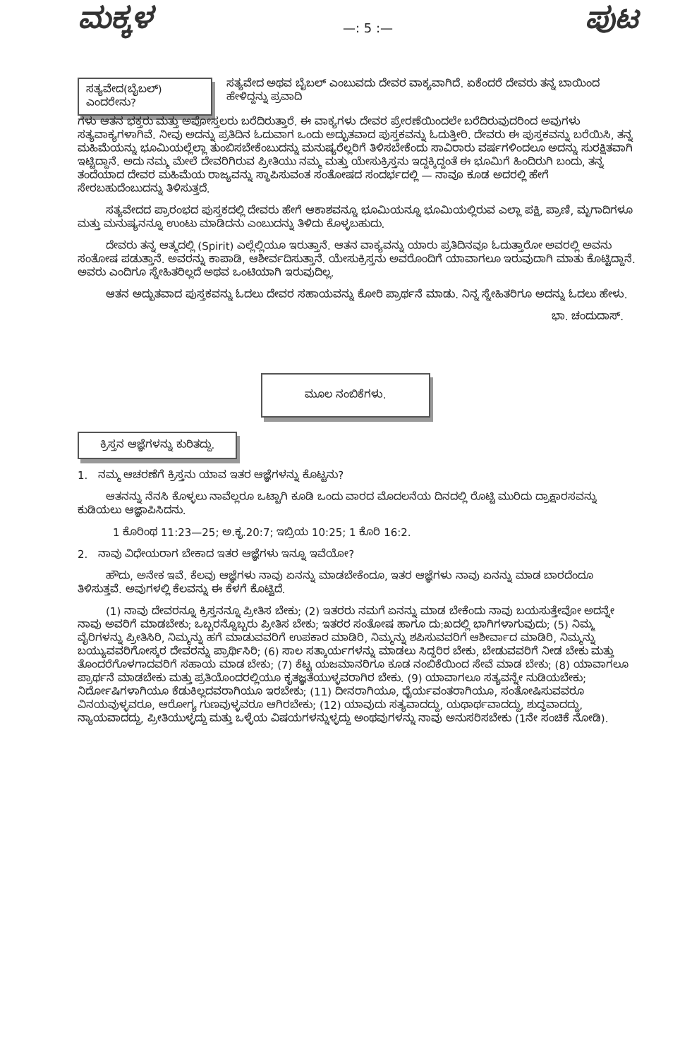ಮಕ್ಕಳ
—: 5 :—
ಪುಟ
ಸತ್ಯವೇದ(ಬೈಬಲ್) ಎಂದರೇನು?
ಸತ್ಯವೇದ ಅಥವ ಬೈಬಲ್ ಎಂಬುವದು ದೇವರ ವಾಕ್ಯವಾಗಿದೆ. ಏಕೆಂದರೆ ದೇವರು ತನ್ನ ಬಾಯಿಂದ ಹೇಳಿದ್ದನ್ನು ಪ್ರವಾದಿ
ಗಳು ಆತನ ಭಕ್ತರು ಮತ್ತು ಅಪೋಸ್ತಲರು ಬರೆದಿರುತ್ತಾರೆ. ಈ ವಾಕ್ಯಗಳು ದೇವರ ಪ್ರೇರಣೆಯಿಂದಲೇ ಬರೆದಿರುವುದರಿಂದ ಅವುಗಳು ಸತ್ಯವಾಕ್ಯಗಳಾಗಿವೆ. ನೀವು ಅದನ್ನು ಪ್ರತಿದಿನ ಓದುವಾಗ ಒಂದು ಅದ್ಭುತವಾದ ಪುಸ್ತಕವನ್ನು ಓದುತ್ತೀರಿ. ದೇವರು ಈ ಪುಸ್ತಕವನ್ನು ಬರೆಯಿಸಿ, ತನ್ನ ಮಹಿಮೆಯನ್ನು ಭೂಮಿಯಲ್ಲೆಲ್ಲಾ ತುಂಬಿಸಬೇಕೆಂಬುದನ್ನು ಮನುಷ್ಯರೆಲ್ಲರಿಗೆ ತಿಳಿಸಬೇಕೆಂದು ಸಾವಿರಾರು ವರ್ಷಗಳಿಂದಲೂ ಅದನ್ನು ಸುರಕ್ಷಿತವಾಗಿ ಇಟ್ಟಿದ್ದಾನೆ. ಅದು ನಮ್ಮ ಮೇಲೆ ದೇವರಿಗಿರುವ ಪ್ರೀತಿಯು ನಮ್ಮ ಮತ್ತು ಯೇಸುಕ್ರಿಸ್ತನು ಇದ್ದಕ್ಕಿದ್ದಂತೆ ಈ ಭೂಮಿಗೆ ಹಿಂದಿರುಗಿ ಬಂದು, ತನ್ನ ತಂದೆಯಾದ ದೇವರ ಮಹಿಮೆಯ ರಾಜ್ಯವನ್ನು ಸ್ಥಾಪಿಸುವಂತ ಸಂತೋಷದ ಸಂದರ್ಭದಲ್ಲಿ — ನಾವೂ ಕೂಡ ಅದರಲ್ಲಿ ಹೇಗೆ ಸೇರಬಹುದೆಂಬುದನ್ನು ತಿಳಿಸುತ್ತದೆ.
ಸತ್ಯವೇದದ ಪ್ರಾರಂಭದ ಪುಸ್ತಕದಲ್ಲಿ ದೇವರು ಹೇಗೆ ಆಕಾಶವನ್ನೂ ಭೂಮಿಯನ್ನೂ ಭೂಮಿಯಲ್ಲಿರುವ ಎಲ್ಲಾ ಪಕ್ಷಿ, ಪ್ರಾಣಿ, ಮೃಗಾದಿಗಳೂ ಮತ್ತು ಮನುಷ್ಯನನ್ನೂ ಉಂಟು ಮಾಡಿದನು ಎಂಬುದನ್ನು ತಿಳಿದು ಕೊಳ್ಳಬಹುದು.
ದೇವರು ತನ್ನ ಆತ್ಮದಲ್ಲಿ (Spirit) ಎಲ್ಲೆಲ್ಲಿಯೂ ಇರುತ್ತಾನೆ. ಆತನ ವಾಕ್ಯವನ್ನು ಯಾರು ಪ್ರತಿದಿನವೂ ಓದುತ್ತಾರೋ ಅವರಲ್ಲಿ ಅವನು ಸಂತೋಷ ಪಡುತ್ತಾನೆ. ಅವರನ್ನು ಕಾಪಾಡಿ, ಆಶೀರ್ವದಿಸುತ್ತಾನೆ. ಯೇಸುಕ್ರಿಸ್ತನು ಅವರೊಂದಿಗೆ ಯಾವಾಗಲೂ ಇರುವುದಾಗಿ ಮಾತು ಕೊಟ್ಟಿದ್ದಾನೆ. ಅವರು ಎಂದಿಗೂ ಸ್ನೇಹಿತರಿಲ್ಲದೆ ಅಥವ ಒಂಟಿಯಾಗಿ ಇರುವುದಿಲ್ಲ.
ಆತನ ಅದ್ಭುತವಾದ ಪುಸ್ತಕವನ್ನು ಓದಲು ದೇವರ ಸಹಾಯವನ್ನು ಕೋರಿ ಪ್ರಾರ್ಥನೆ ಮಾಡು. ನಿನ್ನ ಸ್ನೇಹಿತರಿಗೂ ಅದನ್ನು ಓದಲು ಹೇಳು.
ಭಾ. ಚಂದುದಾಸ್.
ಮೂಲ ನಂಬಿಕೆಗಳು.
ಕ್ರಿಸ್ತನ ಆಜ್ಞೆಗಳನ್ನು ಕುರಿತದ್ದು.
1. ನಮ್ಮ ಆಚರಣೆಗೆ ಕ್ರಿಸ್ತನು ಯಾವ ಇತರ ಆಜ್ಞೆಗಳನ್ನು ಕೊಟ್ಟನು?
ಆತನನ್ನು ನೆನಸಿ ಕೊಳ್ಳಲು ನಾವೆಲ್ಲರೂ ಒಟ್ಟಾಗಿ ಕೂಡಿ ಒಂದು ವಾರದ ಮೊದಲನೆಯ ದಿನದಲ್ಲಿ ರೊಟ್ಟಿ ಮುರಿದು ದ್ರಾಕ್ಷಾರಸವನ್ನು ಕುಡಿಯಲು ಆಜ್ಞಾಪಿಸಿದನು.
1 ಕೊರಿಂಥ 11:23—25; ಅ.ಕೃ.20:7; ಇಬ್ರಿಯ 10:25; 1 ಕೊರಿ 16:2.
2. ನಾವು ವಿಧೇಯರಾಗ ಬೇಕಾದ ಇತರ ಆಜ್ಞೆಗಳು ಇನ್ನೂ ಇವೆಯೋ?
ಹೌದು, ಅನೇಕ ಇವೆ. ಕೆಲವು ಆಜ್ಞೆಗಳು ನಾವು ಏನನ್ನು ಮಾಡಬೇಕೆಂದೂ, ಇತರ ಆಜ್ಞೆಗಳು ನಾವು ಏನನ್ನು ಮಾಡ ಬಾರದೆಂದೂ ತಿಳಿಸುತ್ತವೆ. ಅವುಗಳಲ್ಲಿ ಕೆಲವನ್ನು ಈ ಕೆಳಗೆ ಕೊಟ್ಟಿದೆ.
(1) ನಾವು ದೇವರನ್ನೂ ಕ್ರಿಸ್ತನನ್ನೂ ಪ್ರೀತಿಸ ಬೇಕು; (2) ಇತರರು ನಮಗೆ ಏನನ್ನು ಮಾಡ ಬೇಕೆಂದು ನಾವು ಬಯಸುತ್ತೇವೋ ಅದನ್ನೇ ನಾವು ಅವರಿಗೆ ಮಾಡಬೇಕು; ಒಬ್ಬರನ್ನೊಬ್ಬರು ಪ್ರೀತಿಸ ಬೇಕು; ಇತರರ ಸಂತೋಷ ಹಾಗೂ ದು:ಖದಲ್ಲಿ ಭಾಗಿಗಳಾಗುವುದು; (5) ನಿಮ್ಮ ವೈರಿಗಳನ್ನು ಪ್ರೀತಿಸಿರಿ, ನಿಮ್ಮನ್ನು ಹಗೆ ಮಾಡುವವರಿಗೆ ಉಪಕಾರ ಮಾಡಿರಿ, ನಿಮ್ಮನ್ನು ಶಪಿಸುವವರಿಗೆ ಆಶೀರ್ವಾದ ಮಾಡಿರಿ, ನಿಮ್ಮನ್ನು ಬಯ್ಯುವವರಿಗೋಸ್ಕರ ದೇವರನ್ನು ಪ್ರಾರ್ಥಿಸಿರಿ; (6) ಸಾಲ ಸತ್ಕಾರ್ಯಗಳನ್ನು ಮಾಡಲು ಸಿದ್ಧರಿರ ಬೇಕು, ಬೇಡುವವರಿಗೆ ನೀಡ ಬೇಕು ಮತ್ತು ತೊಂದರೆಗೊಳಗಾದವರಿಗೆ ಸಹಾಯ ಮಾಡ ಬೇಕು; (7) ಕೆಟ್ಟ ಯಜಮಾನರಿಗೂ ಕೂಡ ನಂಬಿಕೆಯಿಂದ ಸೇವೆ ಮಾಡ ಬೇಕು; (8) ಯಾವಾಗಲೂ ಪ್ರಾರ್ಥನೆ ಮಾಡಬೇಕು ಮತ್ತು ಪ್ರತಿಯೊಂದರಲ್ಲಿಯೂ ಕೃತಜ್ಞತೆಯುಳ್ಳವರಾಗಿರ ಬೇಕು. (9) ಯಾವಾಗಲೂ ಸತ್ಯವನ್ನೇ ನುಡಿಯಬೇಕು; ನಿರ್ದೋಷಿಗಳಾಗಿಯೂ ಕೆಡುಕಿಲ್ಲದವರಾಗಿಯೂ ಇರಬೇಕು; (11) ದೀನರಾಗಿಯೂ, ಧೈರ್ಯವಂತರಾಗಿಯೂ, ಸಂತೋಷಿಸುವವರೂ ವಿನಯವುಳ್ಳವರೂ, ಆರೋಗ್ಯ ಗುಣವುಳ್ಳವರೂ ಆಗಿರಬೇಕು; (12) ಯಾವುದು ಸತ್ಯವಾದದ್ದು, ಯಥಾರ್ಥವಾದದ್ದು, ಶುದ್ಧವಾದದ್ದು, ನ್ಯಾಯವಾದದ್ದು, ಪ್ರೀತಿಯುಳ್ಳದ್ದು ಮತ್ತು ಒಳ್ಳೆಯ ವಿಷಯಗಳನ್ನುಳ್ಳದ್ದು ಅಂಥವುಗಳನ್ನು ನಾವು ಅನುಸರಿಸಬೇಕು (1ನೇ ಸಂಚಿಕೆ ನೋಡಿ).